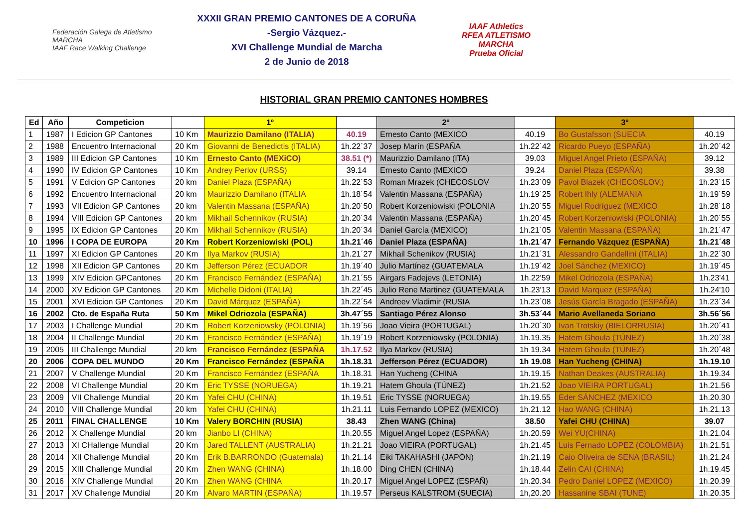Federación Galega de Atletismo MARCHA
IAAF Race Walking Challenge
XXXII GRAN PREMIO CANTONES DE A CORUÑA
-Sergio Vázquez.-
XVI Challenge Mundial de Marcha
2 de Junio de 2018
IAAF Athletics
RFEA ATLETISMO MARCHA
Prueba Oficial
HISTORIAL GRAN PREMIO CANTONES HOMBRES
| Ed | Año | Competicion | | 1º | | 2º | | 3º | |
| --- | --- | --- | --- | --- | --- | --- | --- | --- | --- |
| 1 | 1987 | I Edicion GP Cantones | 10 Km | Maurizzio Damilano (ITALIA) | 40.19 | Ernesto Canto (MEXICO | 40.19 | Bo Gustafsson (SUECIA | 40.19 |
| 2 | 1988 | Encuentro Internacional | 20 Km | Giovanni de Benedictis (ITALIA) | 1h.22´37 | Josep Marín (ESPAÑA | 1h.22´42 | Ricardo Pueyo (ESPAÑA) | 1h.20´42 |
| 3 | 1989 | III Edicion GP Cantones | 10 Km | Ernesto Canto (MEXiCO) | 38.51 (*) | Maurizzio Damilano (ITA) | 39.03 | Miguel Angel Prieto (ESPAÑA) | 39.12 |
| 4 | 1990 | IV Edicion GP Cantones | 10 Km | Andrey Perlov (URSS) | 39.14 | Ernesto Canto (MEXICO | 39.24 | Daniel Plaza (ESPAÑA) | 39.38 |
| 5 | 1991 | V Edicion GP Cantones | 20 km | Daniel Plaza (ESPAÑA) | 1h.22´53 | Roman Mrazek (CHECOSLOV | 1h.23´09 | Pavol Blazek (CHECOSLOV.) | 1h.23´15 |
| 6 | 1992 | Encuentro Internacional | 20 km | Maurizzio Damilano (ITALIA | 1h.18´54 | Valentin Massana (ESPAÑA) | 1h.19´25 | Robert Ihly (ALEMANIA | 1h.19´59 |
| 7 | 1993 | VII Edicion GP Cantones | 20 km | Valentin Massana (ESPAÑA) | 1h.20´50 | Robert Korzeniowiski (POLONIA | 1h.20´55 | Miguel Rodríguez (MEXICO | 1h.28´18 |
| 8 | 1994 | VIII Edicion GP Cantones | 20 km | Mikhail Schennikov (RUSIA) | 1h.20´34 | Valentin Massana (ESPAÑA) | 1h.20´45 | Robert Korzeniowiski (POLONIA) | 1h.20´55 |
| 9 | 1995 | IX Edicion GP Cantones | 20 Km | Mikhail Schennikov (RUSIA) | 1h.20´34 | Daniel García (MEXICO) | 1h.21´05 | Valentin Massana (ESPAÑA) | 1h.21´47 |
| 10 | 1996 | I COPA DE EUROPA | 20 Km | Robert Korzeniowiski (POL) | 1h.21´46 | Daniel Plaza (ESPAÑA) | 1h.21´47 | Fernando Vázquez (ESPAÑA) | 1h.21´48 |
| 11 | 1997 | XI Edicion GP Cantones | 20 Km | Ilya Markov (RUSIA) | 1h.21´27 | Mikhail Schenikov (RUSIA) | 1h.21´31 | Alessandro Gandellini (ITALIA) | 1h.22´30 |
| 12 | 1998 | XII Edicion GP Cantones | 20 Km | Jefferson Pérez (ECUADOR | 1h.19´40 | Julio Martínez (GUATEMALA | 1h.19´42 | Joel Sánchez (MEXICO) | 1h.19´45 |
| 13 | 1999 | XIV Edicion GPCantones | 20 Km | Francisco Fernández (ESPAÑA) | 1h.21´55 | Airgars Fadejevs (LETONIA) | 1h.22'59 | Mikel Odriozola (ESPAÑA) | 1h.23'41 |
| 14 | 2000 | XV Edicion GP Cantones | 20 Km | Michelle Didoni (ITALIA) | 1h.22´45 | Julio Rene Martinez (GUATEMALA | 1h.23'13 | David Marquez (ESPAÑA) | 1h.24'10 |
| 15 | 2001 | XVI Edicion GP Cantones | 20 Km | David Márquez (ESPAÑA) | 1h.22´54 | Andreev Vladimir (RUSIA | 1h.23´08 | Jesús García Bragado (ESPAÑA) | 1h.23´34 |
| 16 | 2002 | Cto. de España Ruta | 50 Km | Mikel Odriozola (ESPAÑA) | 3h.47´55 | Santiago Pérez Alonso | 3h.53´44 | Mario Avellaneda Soriano | 3h.56´56 |
| 17 | 2003 | I Challenge Mundial | 20 Km | Robert Korzeniowsky (POLONIA) | 1h.19´56 | Joao Vieira (PORTUGAL) | 1h.20´30 | Ivan Trotskiy (BIELORRUSIA) | 1h.20´41 |
| 18 | 2004 | II Challenge Mundial | 20 Km | Francisco Fernández (ESPAÑA) | 1h.19´19 | Robert Korzeniowsky (POLONIA) | 1h.19.35 | Hatem Ghoula (TÚNEZ) | 1h.20´38 |
| 19 | 2005 | III Challenge Mundial | 20 km | Francisco Fernández (ESPAÑA | 1h.17.52 | Ilya Markov (RUSIA) | 1h 19.34 | Hatem Ghoula (TÚNEZ) | 1h.20´48 |
| 20 | 2006 | COPA DEL MUNDO | 20 Km | Francisco Fernández (ESPAÑA | 1h.18.31 | Jefferson Pérez (ECUADOR) | 1h 19.08 | Han Yucheng (CHINA) | 1h.19.10 |
| 21 | 2007 | V Challenge Mundial | 20 Km | Francisco Fernández (ESPAÑA | 1h.18.31 | Han Yucheng (CHINA | 1h.19.15 | Nathan Deakes (AUSTRALIA) | 1h.19.34 |
| 22 | 2008 | VI Challenge Mundial | 20 Km | Eric TYSSE (NORUEGA) | 1h.19.21 | Hatem Ghoula (TÚNEZ) | 1h.21.52 | Joao VIEIRA PORTUGAL) | 1h.21.56 |
| 23 | 2009 | VII Challenge Mundial | 20 Km | Yafei CHU (CHINA) | 1h.19.51 | Eric TYSSE (NORUEGA) | 1h.19.55 | Eder SÁNCHEZ (MEXICO | 1h.20.30 |
| 24 | 2010 | VIII Challenge Mundial | 20 km | Yafei CHU (CHINA) | 1h.21.11 | Luis Fernando LOPEZ (MEXICO) | 1h.21.12 | Hao WANG (CHINA) | 1h.21.13 |
| 25 | 2011 | FINAL CHALLENGE | 10 Km | Valery BORCHIN (RUSIA) | 38.43 | Zhen WANG (China) | 38.50 | Yafei CHU (CHINA) | 39.07 |
| 26 | 2012 | X Challenge Mundial | 20 km | Jianbo LI (CHINA) | 1h.20.55 | Miguel Angel Lopez (ESPAÑA) | 1h.20.59 | Wei YU(CHINA) | 1h.21.04 |
| 27 | 2013 | XI CHallenge Mundial | 20 Km | Jared TALLENT (AUSTRALIA) | 1h.21.21 | Joao VIEIRA (PORTUGAL) | 1h.21.45 | Luis Fernado LOPEZ (COLOMBIA) | 1h.21.51 |
| 28 | 2014 | XII Challenge Mundial | 20 Km | Erik B.BARRONDO (Guatemala) | 1h.21.14 | Eiki TAKAHASHI (JAPÓN) | 1h.21.19 | Caio Oliveira de SENA (BRASIL) | 1h.21.24 |
| 29 | 2015 | XIII Challenge Mundial | 20 Km | Zhen WANG (CHINA) | 1h.18.00 | Ding CHEN (CHINA) | 1h.18.44 | Zelin CAI (CHINA) | 1h.19.45 |
| 30 | 2016 | XIV Challenge Mundial | 20 Km | Zhen WANG (CHINA | 1h.20.17 | Miguel Angel LOPEZ (ESPAÑ) | 1h.20.34 | Pedro Daniel LOPEZ (MEXICO) | 1h.20.39 |
| 31 | 2017 | XV Challenge Mundial | 20 Km | Alvaro MARTIN (ESPAÑA) | 1h.19.57 | Perseus KALSTROM (SUECIA) | 1h,20.20 | Hassanine SBAI (TUNE) | 1h.20.35 |